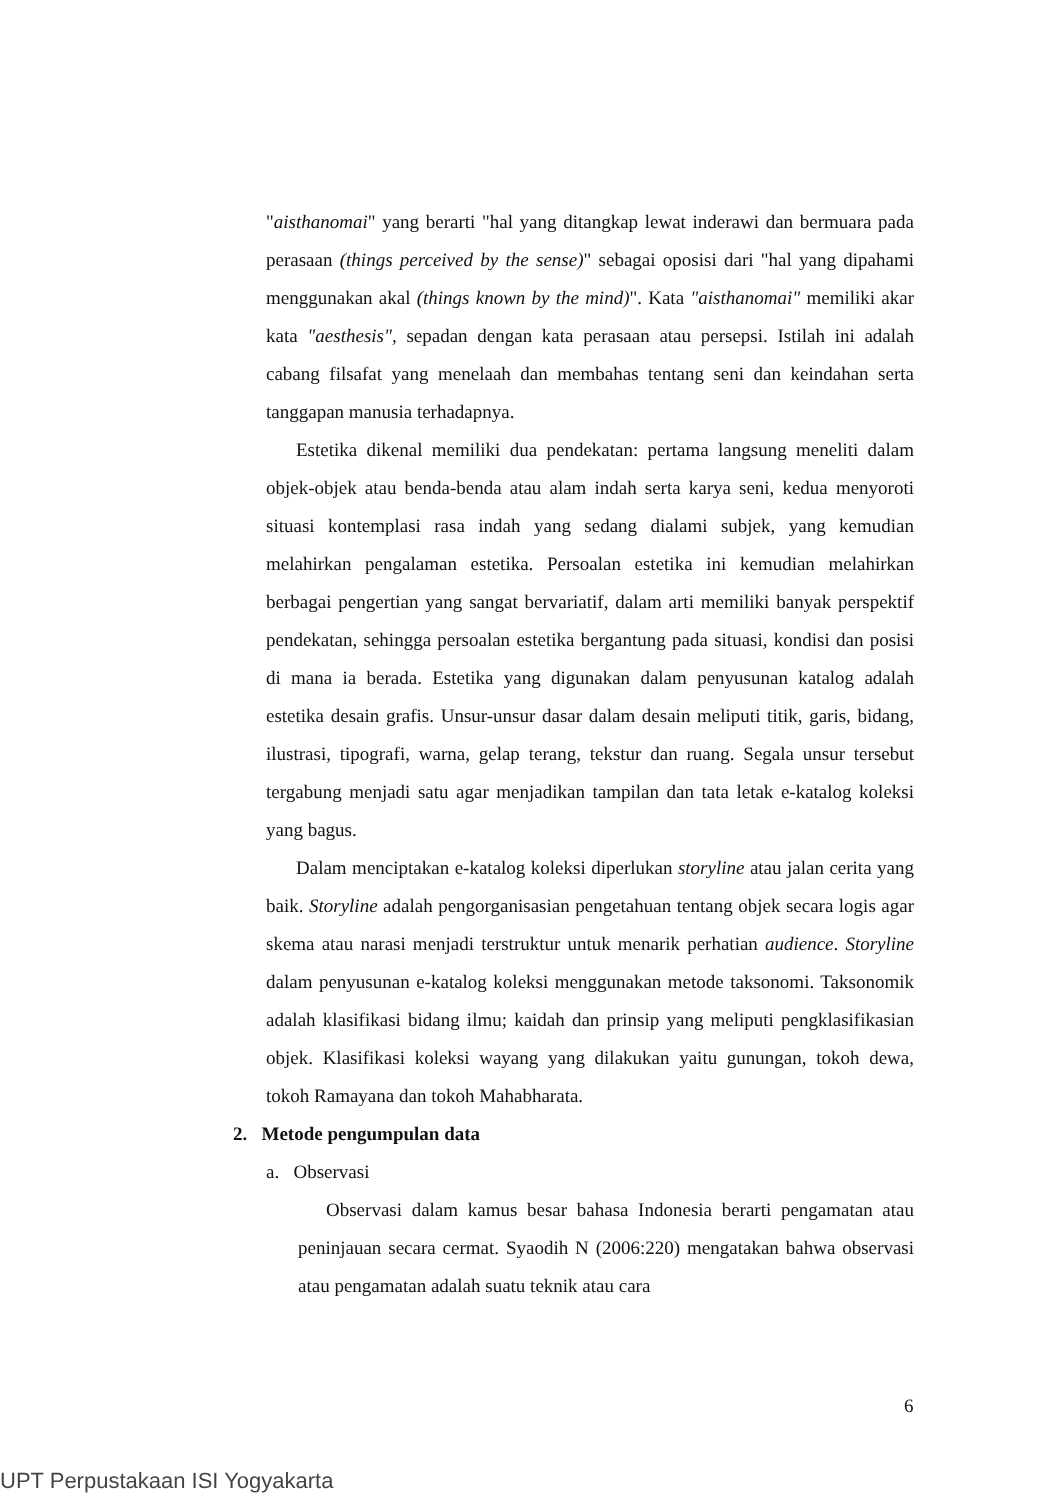"aisthanomai" yang berarti "hal yang ditangkap lewat inderawi dan bermuara pada perasaan (things perceived by the sense)" sebagai oposisi dari "hal yang dipahami menggunakan akal (things known by the mind)". Kata "aisthanomai" memiliki akar kata "aesthesis", sepadan dengan kata perasaan atau persepsi. Istilah ini adalah cabang filsafat yang menelaah dan membahas tentang seni dan keindahan serta tanggapan manusia terhadapnya.
Estetika dikenal memiliki dua pendekatan: pertama langsung meneliti dalam objek-objek atau benda-benda atau alam indah serta karya seni, kedua menyoroti situasi kontemplasi rasa indah yang sedang dialami subjek, yang kemudian melahirkan pengalaman estetika. Persoalan estetika ini kemudian melahirkan berbagai pengertian yang sangat bervariatif, dalam arti memiliki banyak perspektif pendekatan, sehingga persoalan estetika bergantung pada situasi, kondisi dan posisi di mana ia berada. Estetika yang digunakan dalam penyusunan katalog adalah estetika desain grafis. Unsur-unsur dasar dalam desain meliputi titik, garis, bidang, ilustrasi, tipografi, warna, gelap terang, tekstur dan ruang. Segala unsur tersebut tergabung menjadi satu agar menjadikan tampilan dan tata letak e-katalog koleksi yang bagus.
Dalam menciptakan e-katalog koleksi diperlukan storyline atau jalan cerita yang baik. Storyline adalah pengorganisasian pengetahuan tentang objek secara logis agar skema atau narasi menjadi terstruktur untuk menarik perhatian audience. Storyline dalam penyusunan e-katalog koleksi menggunakan metode taksonomi. Taksonomik adalah klasifikasi bidang ilmu; kaidah dan prinsip yang meliputi pengklasifikasian objek. Klasifikasi koleksi wayang yang dilakukan yaitu gunungan, tokoh dewa, tokoh Ramayana dan tokoh Mahabharata.
2. Metode pengumpulan data
a. Observasi
Observasi dalam kamus besar bahasa Indonesia berarti pengamatan atau peninjauan secara cermat. Syaodih N (2006:220) mengatakan bahwa observasi atau pengamatan adalah suatu teknik atau cara
6
UPT Perpustakaan ISI Yogyakarta